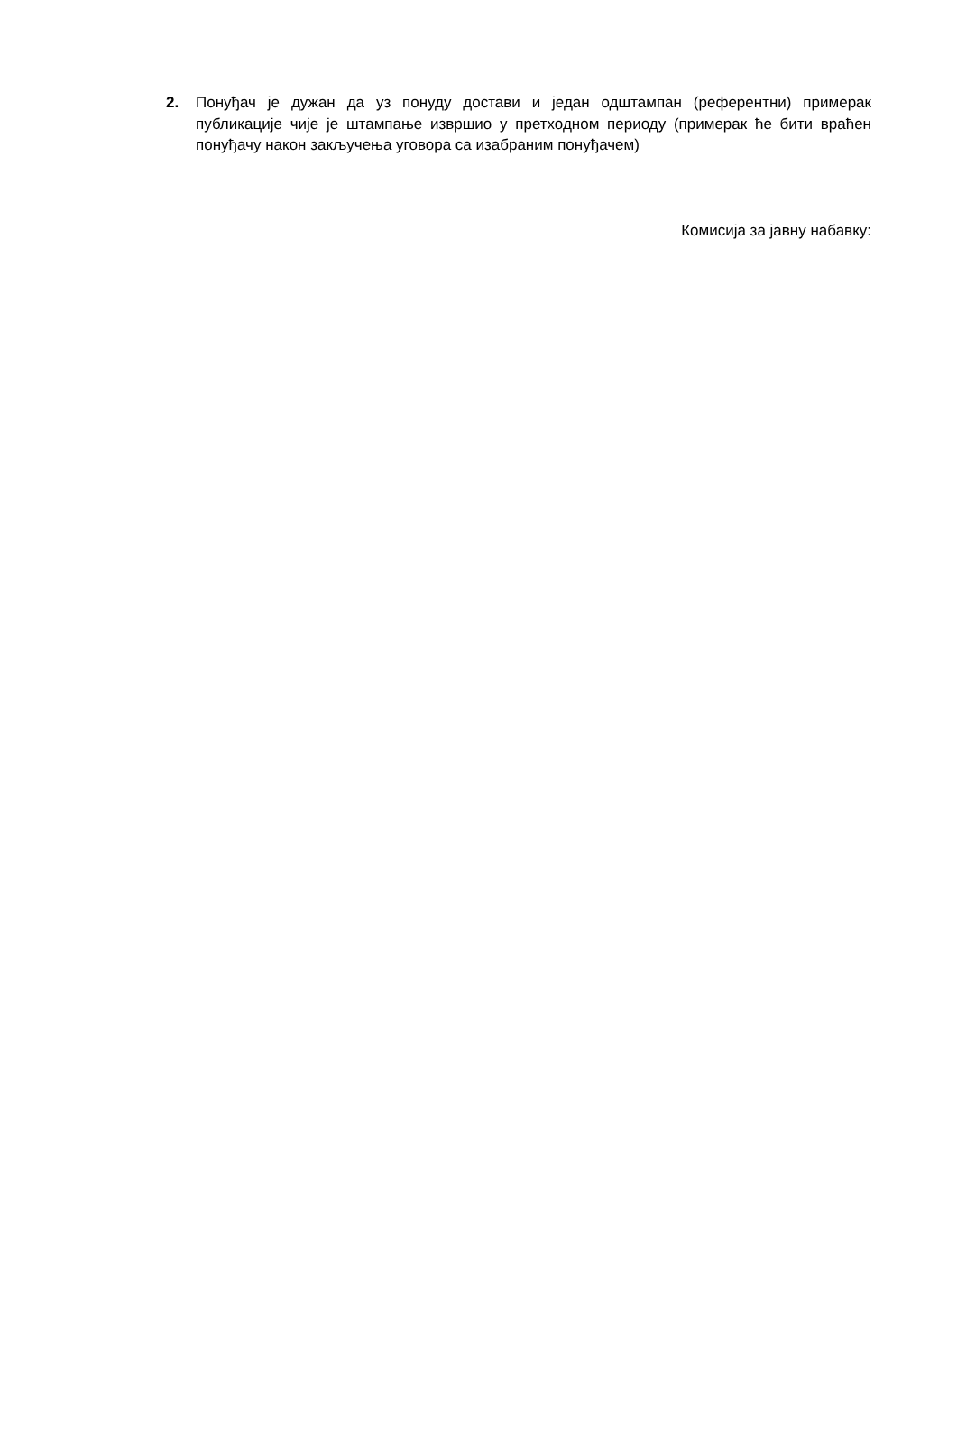2. Понуђач је дужан да уз понуду достави и један одштампан (референтни) примерак публикације чије је штампање извршио у претходном периоду (примерак ће бити враћен понуђачу након закључења уговора са изабраним понуђачем)
Комисија за јавну набавку: